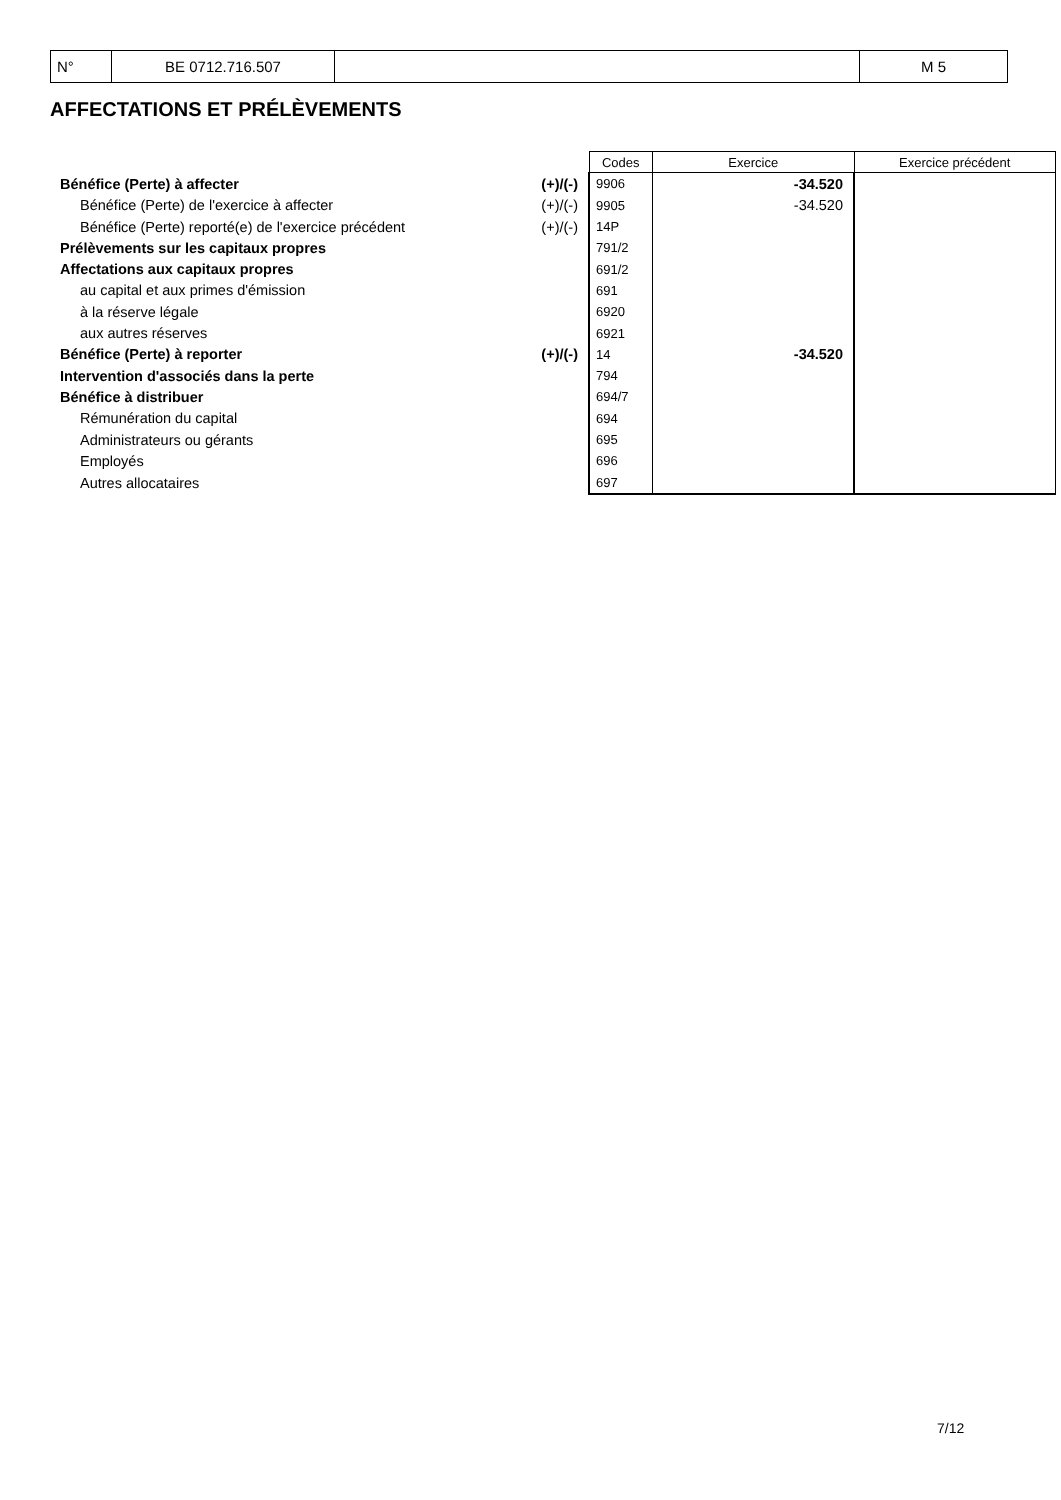| N° | BE 0712.716.507 | | M 5 |
AFFECTATIONS ET PRÉLÈVEMENTS
| | | Codes | Exercice | Exercice précédent |
| Bénéfice (Perte) à affecter | (+)/(-) | 9906 | -34.520 | |
| Bénéfice (Perte) de l'exercice à affecter | (+)/(-) | 9905 | -34.520 | |
| Bénéfice (Perte) reporté(e) de l'exercice précédent | (+)/(-) | 14P | | |
| Prélèvements sur les capitaux propres | | 791/2 | | |
| Affectations aux capitaux propres | | 691/2 | | |
| au capital et aux primes d'émission | | 691 | | |
| à la réserve légale | | 6920 | | |
| aux autres réserves | | 6921 | | |
| Bénéfice (Perte) à reporter | (+)/(-) | 14 | -34.520 | |
| Intervention d'associés dans la perte | | 794 | | |
| Bénéfice à distribuer | | 694/7 | | |
| Rémunération du capital | | 694 | | |
| Administrateurs ou gérants | | 695 | | |
| Employés | | 696 | | |
| Autres allocataires | | 697 | | |
7/12